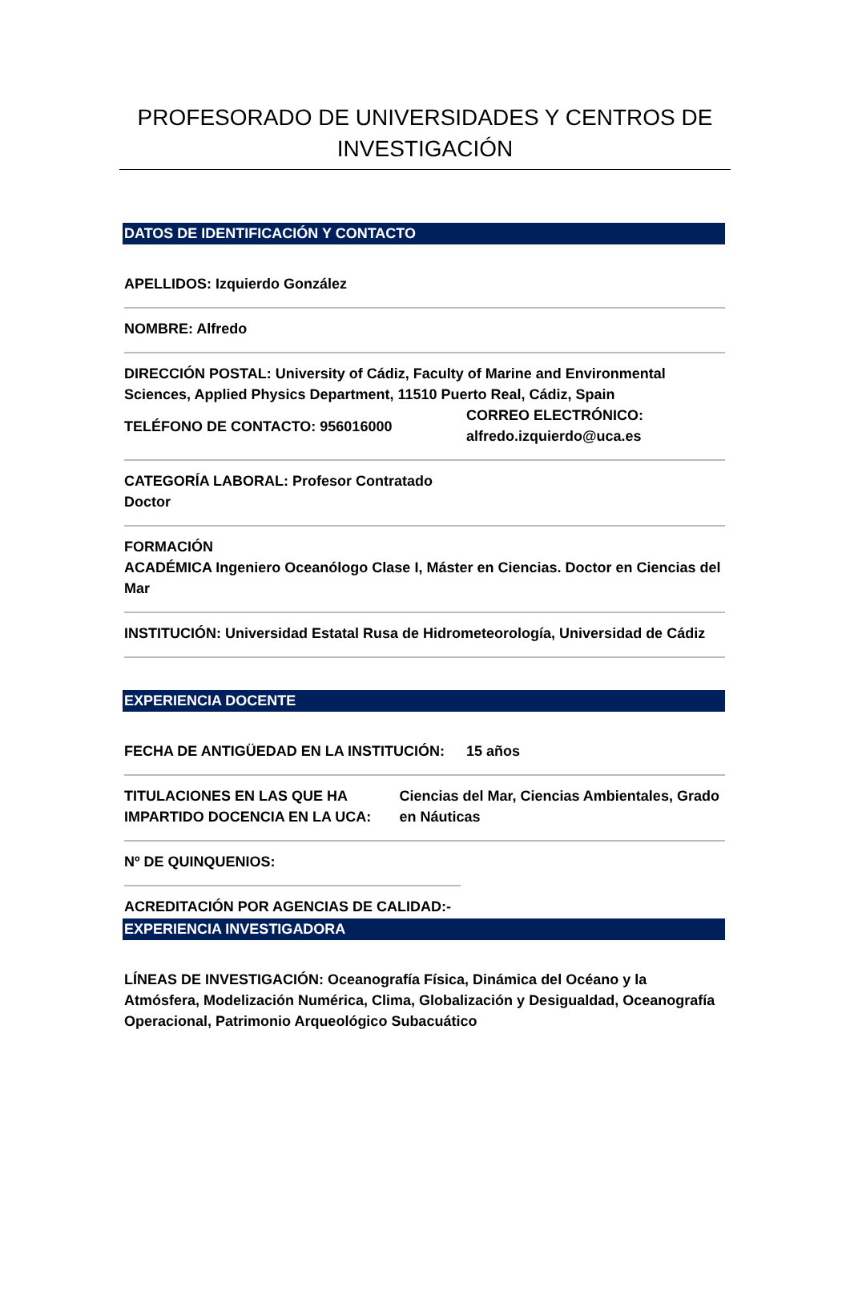PROFESORADO DE UNIVERSIDADES Y CENTROS DE INVESTIGACIÓN
DATOS DE IDENTIFICACIÓN Y CONTACTO
APELLIDOS: Izquierdo González
NOMBRE: Alfredo
DIRECCIÓN POSTAL: University of Cádiz, Faculty of Marine and Environmental Sciences, Applied Physics Department, 11510 Puerto Real, Cádiz, Spain
TELÉFONO DE CONTACTO: 956016000
CORREO ELECTRÓNICO:
alfredo.izquierdo@uca.es
CATEGORÍA LABORAL: Profesor Contratado
Doctor
FORMACIÓN
ACADÉMICA Ingeniero Oceanólogo Clase I, Máster en Ciencias. Doctor en Ciencias del Mar
INSTITUCIÓN: Universidad Estatal Rusa de Hidrometeorología, Universidad de Cádiz
EXPERIENCIA DOCENTE
FECHA DE ANTIGÜEDAD EN LA INSTITUCIÓN: 15 años
TITULACIONES EN LAS QUE HA IMPARTIDO DOCENCIA EN LA UCA:
Ciencias del Mar, Ciencias Ambientales, Grado en Náuticas
Nº DE QUINQUENIOS:
ACREDITACIÓN POR AGENCIAS DE CALIDAD:-
EXPERIENCIA INVESTIGADORA
LÍNEAS DE INVESTIGACIÓN: Oceanografía Física, Dinámica del Océano y la Atmósfera, Modelización Numérica, Clima, Globalización y Desigualdad, Oceanografía Operacional, Patrimonio Arqueológico Subacuático